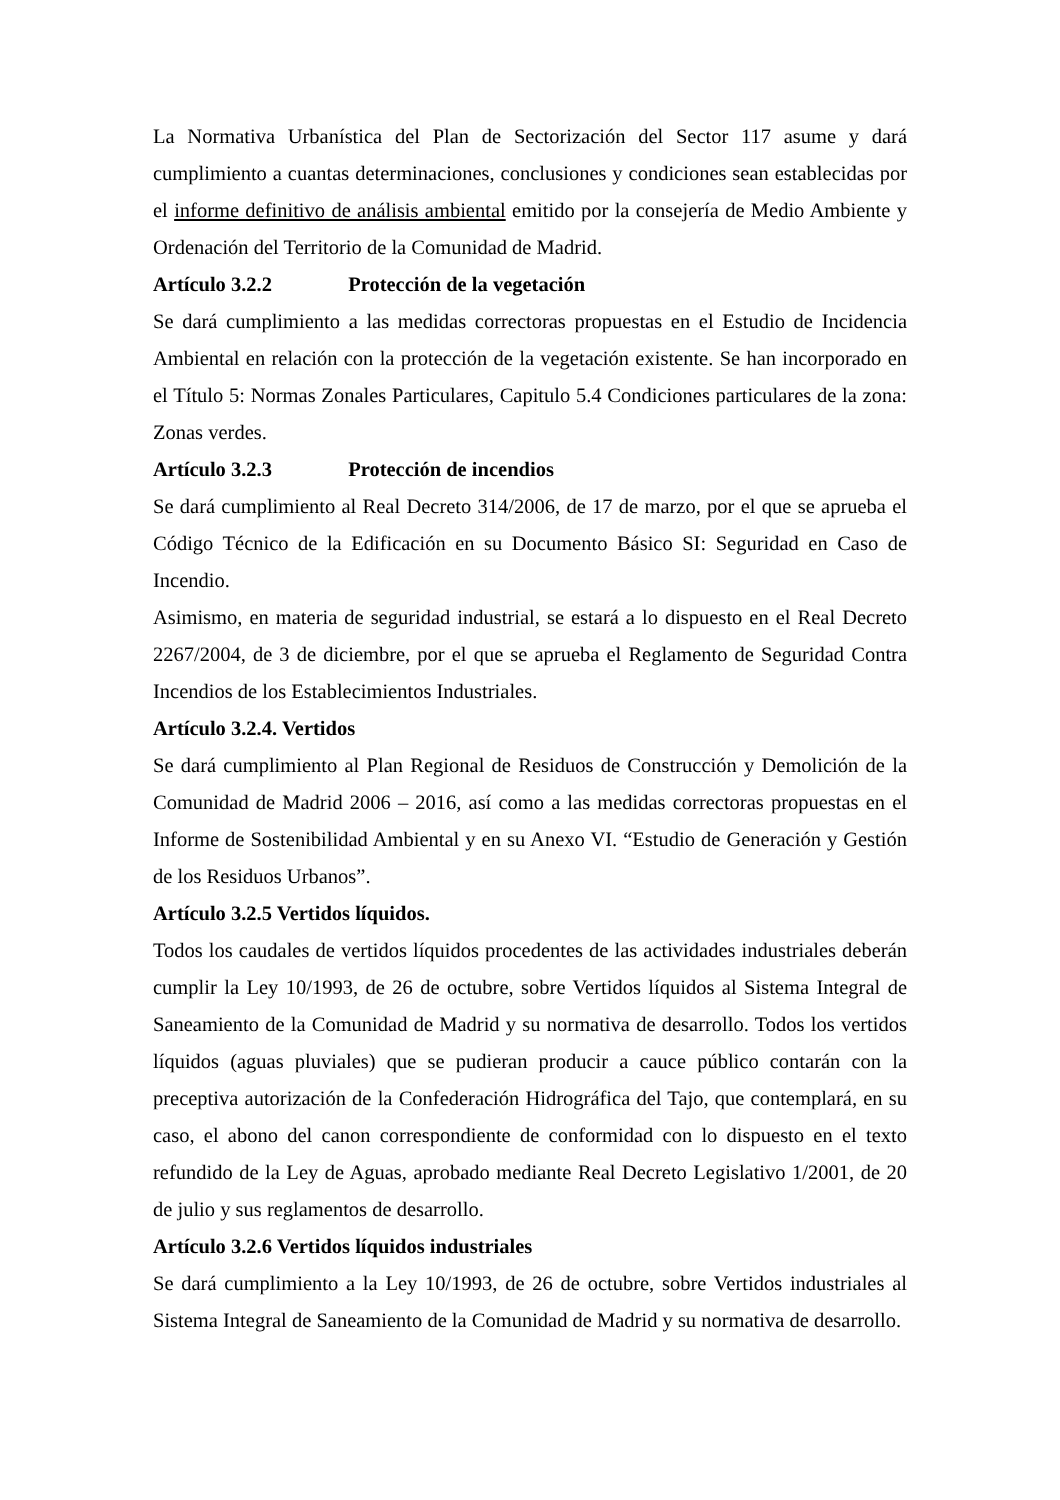La Normativa Urbanística del Plan de Sectorización del Sector 117 asume y dará cumplimiento a cuantas determinaciones, conclusiones y condiciones sean establecidas por el informe definitivo de análisis ambiental emitido por la consejería de Medio Ambiente y Ordenación del Territorio de la Comunidad de Madrid.
Artículo 3.2.2 Protección de la vegetación
Se dará cumplimiento a las medidas correctoras propuestas en el Estudio de Incidencia Ambiental en relación con la protección de la vegetación existente. Se han incorporado en el Título 5: Normas Zonales Particulares, Capitulo 5.4 Condiciones particulares de la zona: Zonas verdes.
Artículo 3.2.3 Protección de incendios
Se dará cumplimiento al Real Decreto 314/2006, de 17 de marzo, por el que se aprueba el Código Técnico de la Edificación en su Documento Básico SI: Seguridad en Caso de Incendio.
Asimismo, en materia de seguridad industrial, se estará a lo dispuesto en el Real Decreto 2267/2004, de 3 de diciembre, por el que se aprueba el Reglamento de Seguridad Contra Incendios de los Establecimientos Industriales.
Artículo 3.2.4. Vertidos
Se dará cumplimiento al Plan Regional de Residuos de Construcción y Demolición de la Comunidad de Madrid 2006 – 2016, así como a las medidas correctoras propuestas en el Informe de Sostenibilidad Ambiental y en su Anexo VI. “Estudio de Generación y Gestión de los Residuos Urbanos”.
Artículo 3.2.5 Vertidos líquidos.
Todos los caudales de vertidos líquidos procedentes de las actividades industriales deberán cumplir la Ley 10/1993, de 26 de octubre, sobre Vertidos líquidos al Sistema Integral de Saneamiento de la Comunidad de Madrid y su normativa de desarrollo. Todos los vertidos líquidos (aguas pluviales) que se pudieran producir a cauce público contarán con la preceptiva autorización de la Confederación Hidrográfica del Tajo, que contemplará, en su caso, el abono del canon correspondiente de conformidad con lo dispuesto en el texto refundido de la Ley de Aguas, aprobado mediante Real Decreto Legislativo 1/2001, de 20 de julio y sus reglamentos de desarrollo.
Artículo 3.2.6 Vertidos líquidos industriales
Se dará cumplimiento a la Ley 10/1993, de 26 de octubre, sobre Vertidos industriales al Sistema Integral de Saneamiento de la Comunidad de Madrid y su normativa de desarrollo.